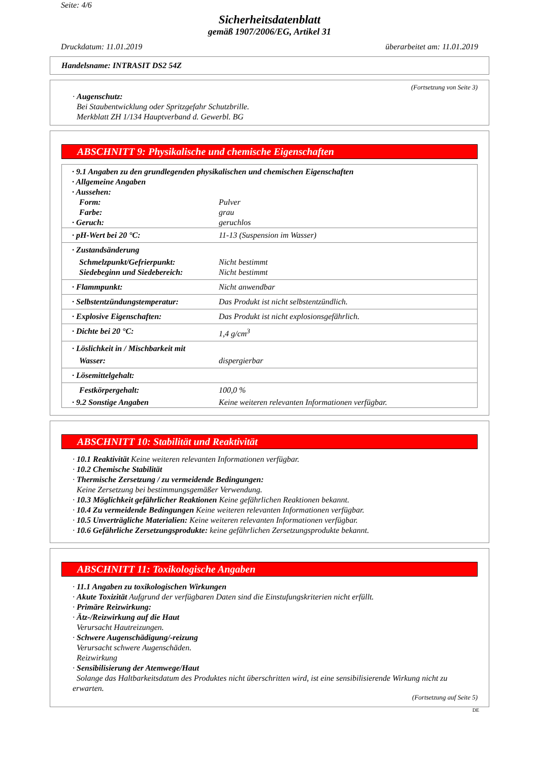Seite: 4/6
Sicherheitsdatenblatt
gemäß 1907/2006/EG, Artikel 31
Druckdatum: 11.01.2019 überarbeitet am: 11.01.2019
Handelsname: INTRASIT DS2 54Z
(Fortsetzung von Seite 3)
· Augenschutz:
Bei Staubentwicklung oder Spritzgefahr Schutzbrille.
Merkblatt ZH 1/134 Hauptverband d. Gewerbl. BG
ABSCHNITT 9: Physikalische und chemische Eigenschaften
| · 9.1 Angaben zu den grundlegenden physikalischen und chemischen Eigenschaften · Allgemeine Angaben · Aussehen: | |
| Form: | Pulver |
| Farbe: | grau |
| · Geruch: | geruchlos |
| · pH-Wert bei 20 °C: | 11-13 (Suspension im Wasser) |
| · Zustandsänderung | |
| Schmelzpunkt/Gefrierpunkt: | Nicht bestimmt |
| Siedebeginn und Siedebereich: | Nicht bestimmt |
| · Flammpunkt: | Nicht anwendbar |
| · Selbstentzündungstemperatur: | Das Produkt ist nicht selbstentzündlich. |
| · Explosive Eigenschaften: | Das Produkt ist nicht explosionsgefährlich. |
| · Dichte bei 20 °C: | 1,4 g/cm<sup>3</sup> |
| · Löslichkeit in / Mischbarkeit mit | |
| Wasser: | dispergierbar |
| · Lösemittelgehalt: | |
| Festkörpergehalt: | 100,0 % |
| · 9.2 Sonstige Angaben | Keine weiteren relevanten Informationen verfügbar. |
ABSCHNITT 10: Stabilität und Reaktivität
· 10.1 Reaktivität Keine weiteren relevanten Informationen verfügbar.
· 10.2 Chemische Stabilität
· Thermische Zersetzung / zu vermeidende Bedingungen:
Keine Zersetzung bei bestimmungsgemäßer Verwendung.
· 10.3 Möglichkeit gefährlicher Reaktionen Keine gefährlichen Reaktionen bekannt.
· 10.4 Zu vermeidende Bedingungen Keine weiteren relevanten Informationen verfügbar.
· 10.5 Unverträgliche Materialien: Keine weiteren relevanten Informationen verfügbar.
· 10.6 Gefährliche Zersetzungsprodukte: keine gefährlichen Zersetzungsprodukte bekannt.
ABSCHNITT 11: Toxikologische Angaben
· 11.1 Angaben zu toxikologischen Wirkungen
· Akute Toxizität Aufgrund der verfügbaren Daten sind die Einstufungskriterien nicht erfüllt.
· Primäre Reizwirkung:
· Ätz-/Reizwirkung auf die Haut
Verursacht Hautreizungen.
· Schwere Augenschädigung/-reizung
Verursacht schwere Augenschäden.
Reizwirkung
· Sensibilisierung der Atemwege/Haut
Solange das Haltbarkeitsdatum des Produktes nicht überschritten wird, ist eine sensibilisierende Wirkung nicht zu erwarten.
(Fortsetzung auf Seite 5)
DE